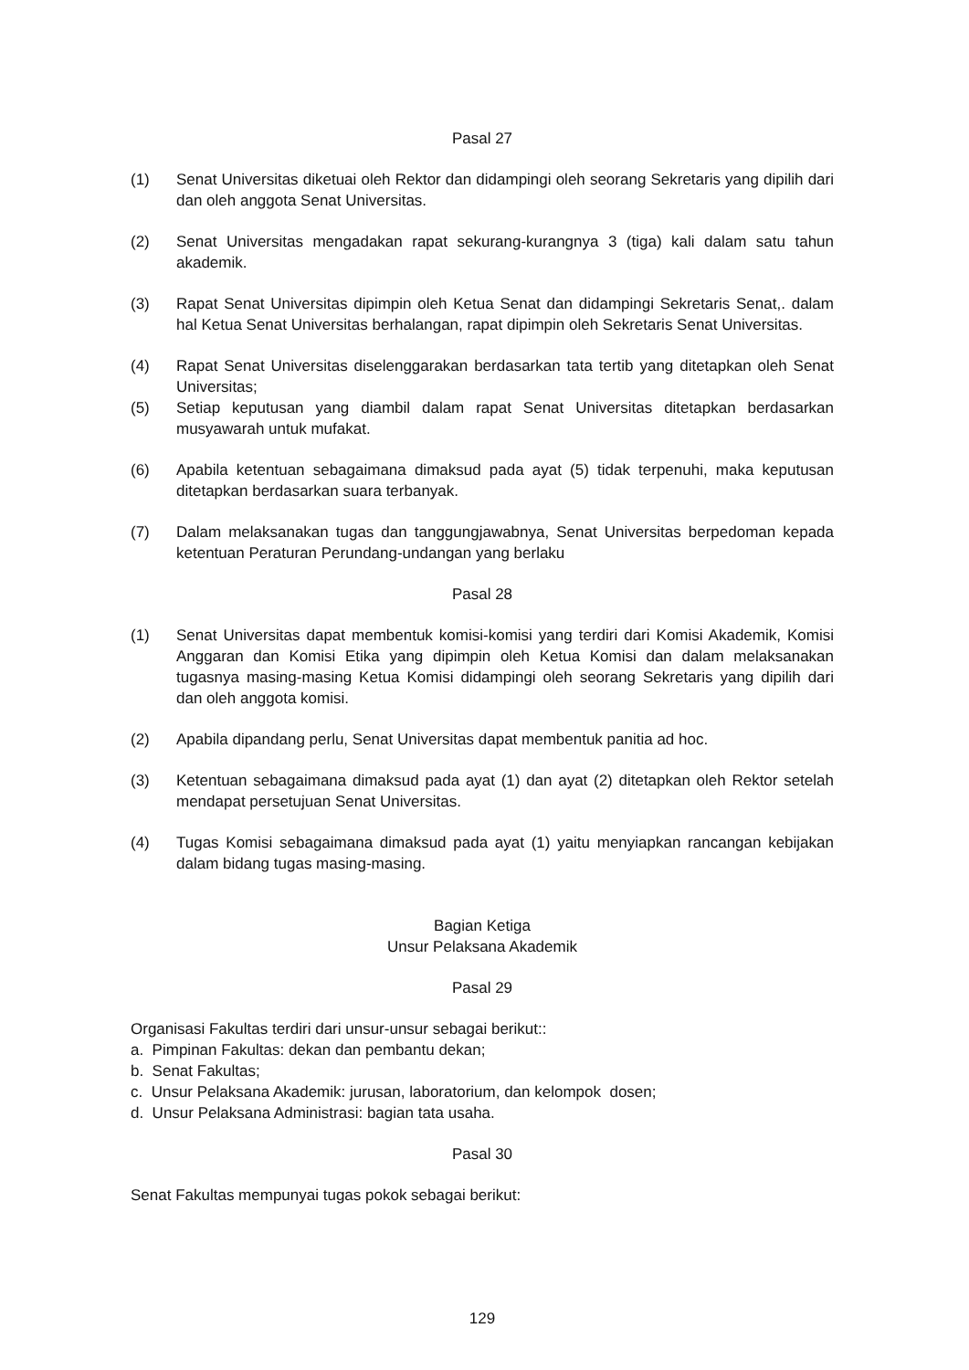Pasal 27
(1) Senat Universitas diketuai oleh Rektor dan didampingi oleh seorang Sekretaris yang dipilih dari dan oleh anggota Senat Universitas.
(2) Senat Universitas mengadakan rapat sekurang-kurangnya 3 (tiga) kali dalam satu tahun akademik.
(3) Rapat Senat Universitas dipimpin oleh Ketua Senat dan didampingi Sekretaris Senat,. dalam hal Ketua Senat Universitas berhalangan, rapat dipimpin oleh Sekretaris Senat Universitas.
(4) Rapat Senat Universitas diselenggarakan berdasarkan tata tertib yang ditetapkan oleh Senat Universitas;
(5) Setiap keputusan yang diambil dalam rapat Senat Universitas ditetapkan berdasarkan musyawarah untuk mufakat.
(6) Apabila ketentuan sebagaimana dimaksud pada ayat (5) tidak terpenuhi, maka keputusan ditetapkan berdasarkan suara terbanyak.
(7) Dalam melaksanakan tugas dan tanggungjawabnya, Senat Universitas berpedoman kepada ketentuan Peraturan Perundang-undangan yang berlaku
Pasal 28
(1) Senat Universitas dapat membentuk komisi-komisi yang terdiri dari Komisi Akademik, Komisi Anggaran dan Komisi Etika yang dipimpin oleh Ketua Komisi dan dalam melaksanakan tugasnya masing-masing Ketua Komisi didampingi oleh seorang Sekretaris yang dipilih dari dan oleh anggota komisi.
(2) Apabila dipandang perlu, Senat Universitas dapat membentuk panitia ad hoc.
(3) Ketentuan sebagaimana dimaksud pada ayat (1) dan ayat (2) ditetapkan oleh Rektor setelah mendapat persetujuan Senat Universitas.
(4) Tugas Komisi sebagaimana dimaksud pada ayat (1) yaitu menyiapkan rancangan kebijakan dalam bidang tugas masing-masing.
Bagian Ketiga
Unsur Pelaksana Akademik
Pasal 29
Organisasi Fakultas terdiri dari unsur-unsur sebagai berikut::
a. Pimpinan Fakultas: dekan dan pembantu dekan;
b. Senat Fakultas;
c. Unsur Pelaksana Akademik: jurusan, laboratorium, dan kelompok dosen;
d. Unsur Pelaksana Administrasi: bagian tata usaha.
Pasal 30
Senat Fakultas mempunyai tugas pokok sebagai berikut:
129